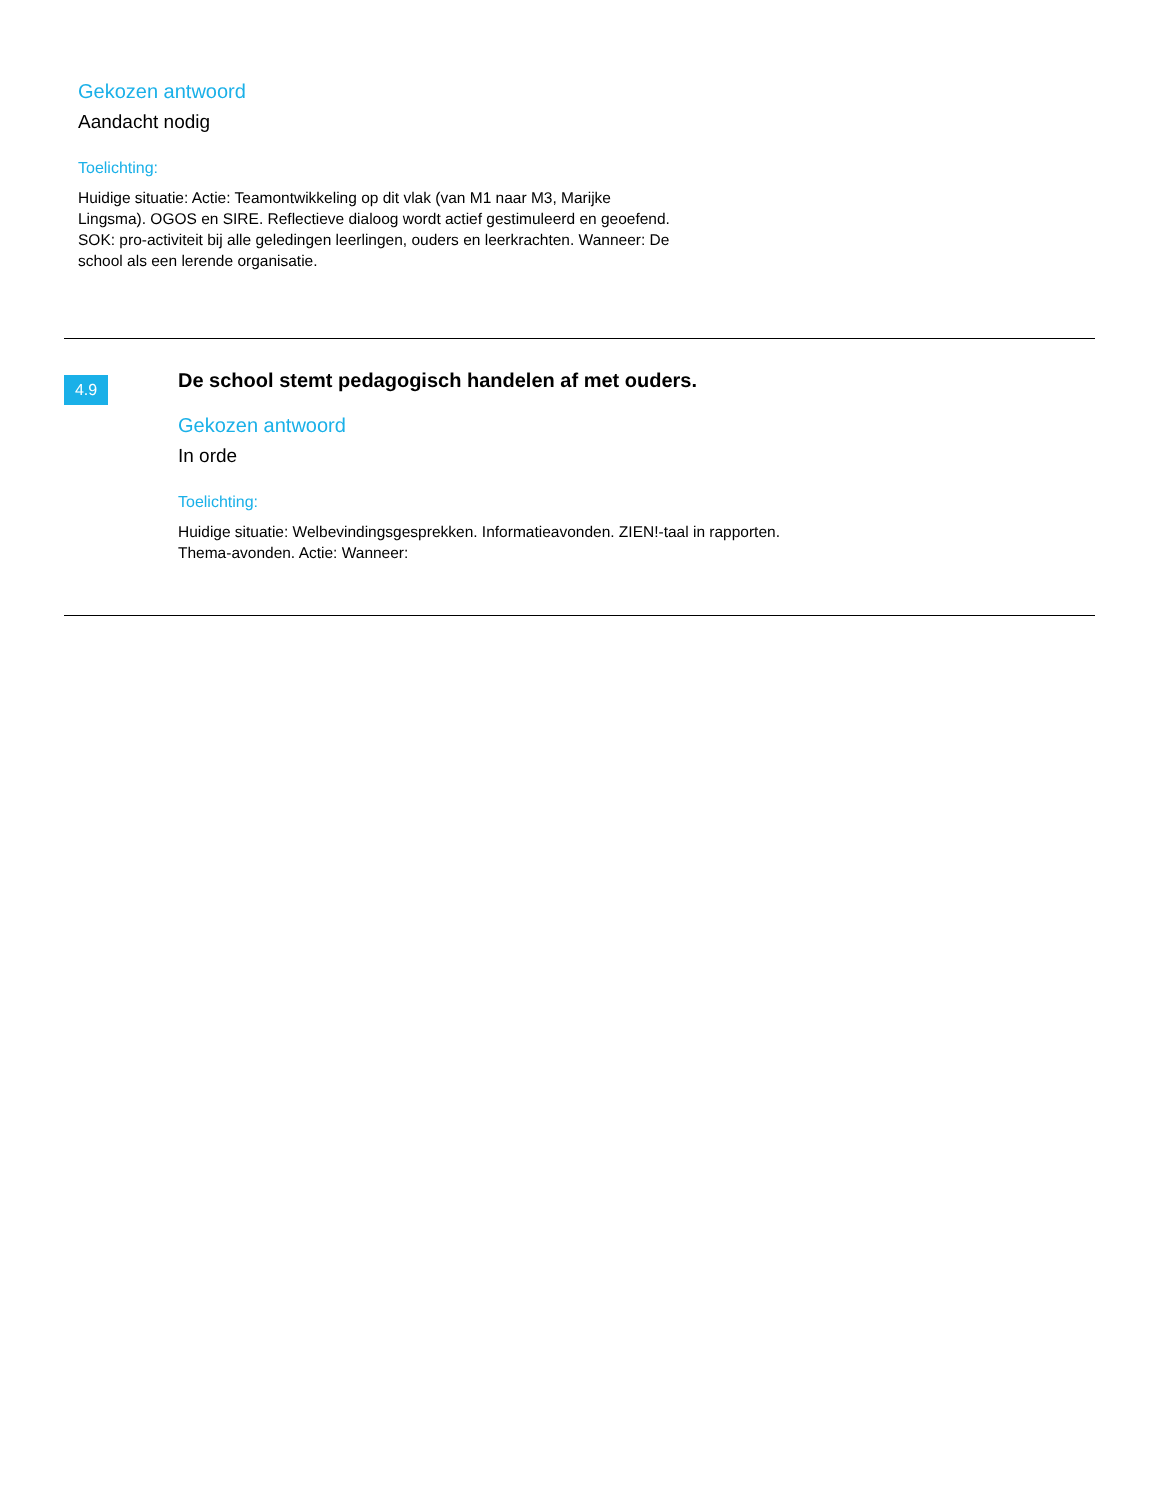Gekozen antwoord
Aandacht nodig
Toelichting:
Huidige situatie: Actie: Teamontwikkeling op dit vlak (van M1 naar M3, Marijke Lingsma). OGOS en SIRE. Reflectieve dialoog wordt actief gestimuleerd en geoefend. SOK: pro-activiteit bij alle geledingen leerlingen, ouders en leerkrachten. Wanneer: De school als een lerende organisatie.
4.9
De school stemt pedagogisch handelen af met ouders.
Gekozen antwoord
In orde
Toelichting:
Huidige situatie: Welbevindingsgesprekken. Informatieavonden. ZIEN!-taal in rapporten. Thema-avonden. Actie: Wanneer: